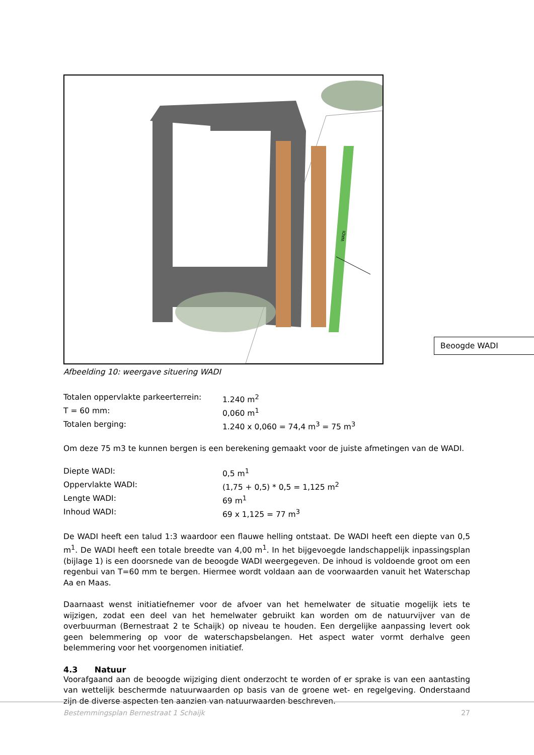WADI
Beoogde WADI
Afbeelding 10: weergave situering WADI
| Totalen oppervlakte parkeerterrein: | 1.240 m<sup>2</sup> |
| T = 60 mm: | 0,060 m<sup>1</sup> |
| Totalen berging: | 1.240 x 0,060 = 74,4 m<sup>3</sup> = 75 m<sup>3</sup> |
Om deze 75 m3 te kunnen bergen is een berekening gemaakt voor de juiste afmetingen van de WADI.
| Diepte WADI: | 0,5 m<sup>1</sup> |
| Oppervlakte WADI: | (1,75 + 0,5) * 0,5 = 1,125 m<sup>2</sup> |
| Lengte WADI: | 69 m<sup>1</sup> |
| Inhoud WADI: | 69 x 1,125 = 77 m<sup>3</sup> |
De WADI heeft een talud 1:3 waardoor een flauwe helling ontstaat. De WADI heeft een diepte van 0,5 m<sup>1</sup>. De WADI heeft een totale breedte van 4,00 m<sup>1</sup>. In het bijgevoegde landschappelijk inpassingsplan (bijlage 1) is een doorsnede van de beoogde WADI weergegeven. De inhoud is voldoende groot om een regenbui van T=60 mm te bergen. Hiermee wordt voldaan aan de voorwaarden vanuit het Waterschap Aa en Maas.
Daarnaast wenst initiatiefnemer voor de afvoer van het hemelwater de situatie mogelijk iets te wijzigen, zodat een deel van het hemelwater gebruikt kan worden om de natuurvijver van de overbuurman (Bernestraat 2 te Schaijk) op niveau te houden. Een dergelijke aanpassing levert ook geen belemmering op voor de waterschapsbelangen. Het aspect water vormt derhalve geen belemmering voor het voorgenomen initiatief.
4.3 Natuur
Voorafgaand aan de beoogde wijziging dient onderzocht te worden of er sprake is van een aantasting van wettelijk beschermde natuurwaarden op basis van de groene wet- en regelgeving. Onderstaand zijn de diverse aspecten ten aanzien van natuurwaarden beschreven.
Bestemmingsplan Bernestraat 1 Schaijk 27